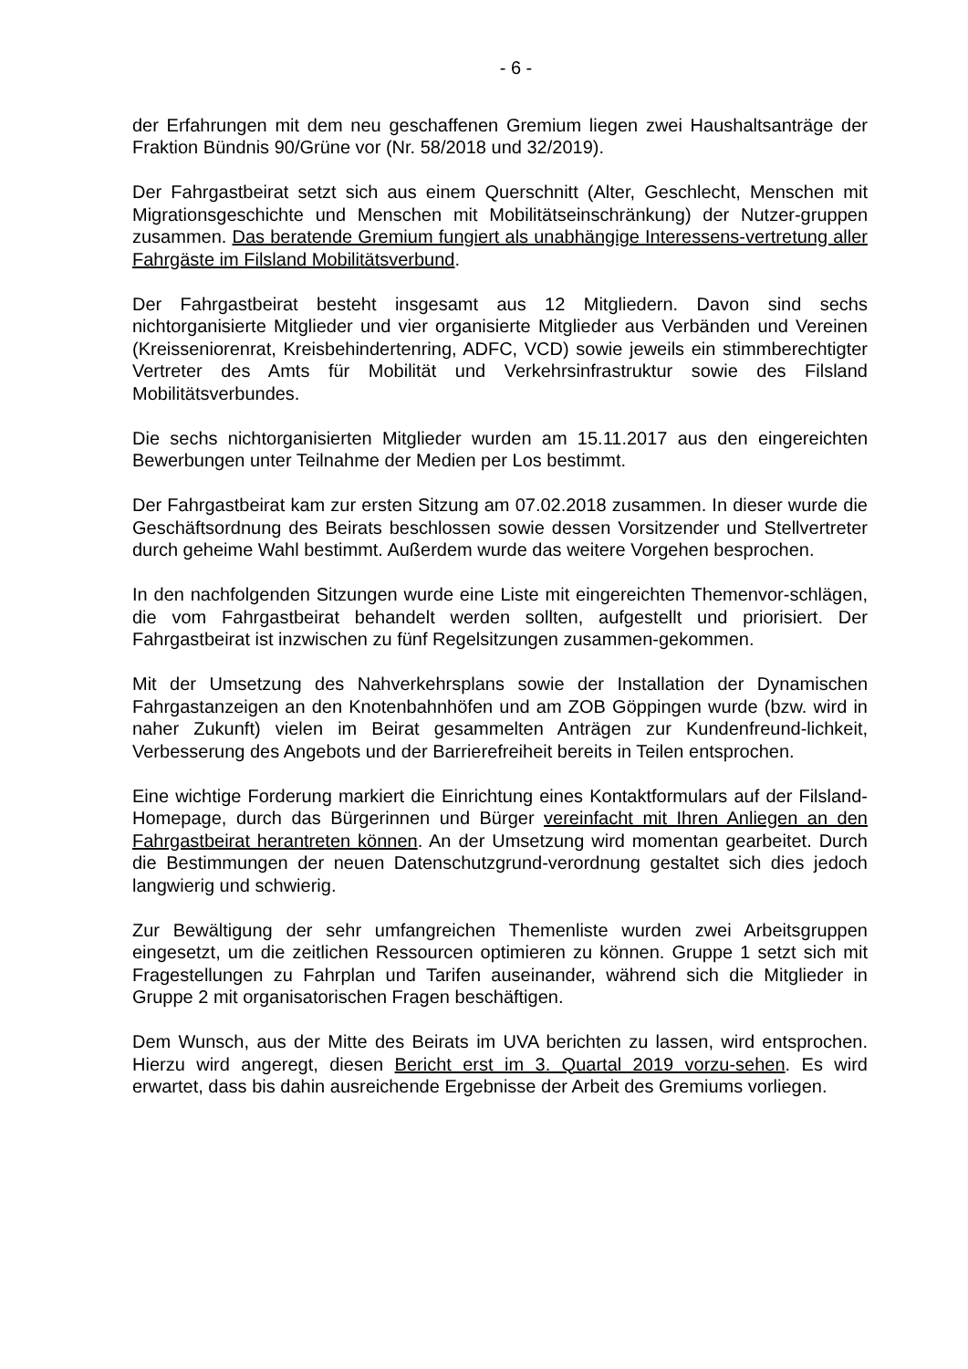- 6 -
der Erfahrungen mit dem neu geschaffenen Gremium liegen zwei Haushaltsanträge der Fraktion Bündnis 90/Grüne vor (Nr. 58/2018 und 32/2019).
Der Fahrgastbeirat setzt sich aus einem Querschnitt (Alter, Geschlecht, Menschen mit Migrationsgeschichte und Menschen mit Mobilitätseinschränkung) der Nutzer-gruppen zusammen. Das beratende Gremium fungiert als unabhängige Interessens-vertretung aller Fahrgäste im Filsland Mobilitätsverbund.
Der Fahrgastbeirat besteht insgesamt aus 12 Mitgliedern. Davon sind sechs nichtorganisierte Mitglieder und vier organisierte Mitglieder aus Verbänden und Vereinen (Kreisseniorenrat, Kreisbehindertenring, ADFC, VCD) sowie jeweils ein stimmberechtigter Vertreter des Amts für Mobilität und Verkehrsinfrastruktur sowie des Filsland Mobilitätsverbundes.
Die sechs nichtorganisierten Mitglieder wurden am 15.11.2017 aus den eingereichten Bewerbungen unter Teilnahme der Medien per Los bestimmt.
Der Fahrgastbeirat kam zur ersten Sitzung am 07.02.2018 zusammen. In dieser wurde die Geschäftsordnung des Beirats beschlossen sowie dessen Vorsitzender und Stellvertreter durch geheime Wahl bestimmt. Außerdem wurde das weitere Vorgehen besprochen.
In den nachfolgenden Sitzungen wurde eine Liste mit eingereichten Themenvor-schlägen, die vom Fahrgastbeirat behandelt werden sollten, aufgestellt und priorisiert. Der Fahrgastbeirat ist inzwischen zu fünf Regelsitzungen zusammen-gekommen.
Mit der Umsetzung des Nahverkehrsplans sowie der Installation der Dynamischen Fahrgastanzeigen an den Knotenbahnhöfen und am ZOB Göppingen wurde (bzw. wird in naher Zukunft) vielen im Beirat gesammelten Anträgen zur Kundenfreund-lichkeit, Verbesserung des Angebots und der Barrierefreiheit bereits in Teilen entsprochen.
Eine wichtige Forderung markiert die Einrichtung eines Kontaktformulars auf der Filsland-Homepage, durch das Bürgerinnen und Bürger vereinfacht mit Ihren Anliegen an den Fahrgastbeirat herantreten können. An der Umsetzung wird momentan gearbeitet. Durch die Bestimmungen der neuen Datenschutzgrund-verordnung gestaltet sich dies jedoch langwierig und schwierig.
Zur Bewältigung der sehr umfangreichen Themenliste wurden zwei Arbeitsgruppen eingesetzt, um die zeitlichen Ressourcen optimieren zu können. Gruppe 1 setzt sich mit Fragestellungen zu Fahrplan und Tarifen auseinander, während sich die Mitglieder in Gruppe 2 mit organisatorischen Fragen beschäftigen.
Dem Wunsch, aus der Mitte des Beirats im UVA berichten zu lassen, wird entsprochen. Hierzu wird angeregt, diesen Bericht erst im 3. Quartal 2019 vorzu-sehen. Es wird erwartet, dass bis dahin ausreichende Ergebnisse der Arbeit des Gremiums vorliegen.